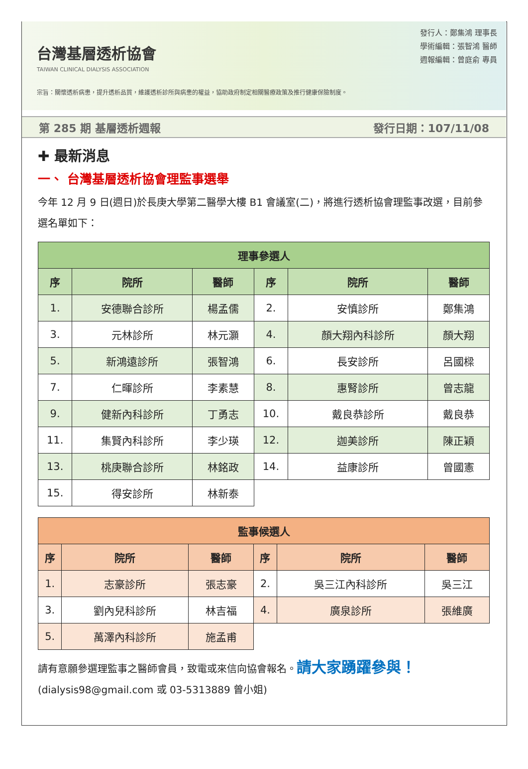台灣基層透析協會
TAIWAN CLINICAL DIALYSIS ASSOCIATION
宗旨：關懷透析病患，提升透析品質，維護透析診所與病患的權益，協助政府制定相關醫療政策及推行健康保險制度。
發行人：鄭集鴻 理事長
學術編輯：張智鴻 醫師
週報編輯：曾庭俞 專員
第 285 期 基層透析週報 發行日期：107/11/08
✚ 最新消息
一、 台灣基層透析協會理監事選舉
今年 12 月 9 日(週日)於長庚大學第二醫學大樓 B1 會議室(二)，將進行透析協會理監事改選，目前參選名單如下：
| 理事參選人 | | | | | |
| --- | --- | --- | --- | --- | --- |
| 序 | 院所 | 醫師 | 序 | 院所 | 醫師 |
| 1. | 安德聯合診所 | 楊孟儒 | 2. | 安慎診所 | 鄭集鴻 |
| 3. | 元林診所 | 林元灝 | 4. | 顏大翔內科診所 | 顏大翔 |
| 5. | 新鴻遠診所 | 張智鴻 | 6. | 長安診所 | 呂國樑 |
| 7. | 仁暉診所 | 李素慧 | 8. | 惠腎診所 | 曾志龍 |
| 9. | 健新內科診所 | 丁勇志 | 10. | 戴良恭診所 | 戴良恭 |
| 11. | 集賢內科診所 | 李少瑛 | 12. | 迦美診所 | 陳正穎 |
| 13. | 桃庚聯合診所 | 林銘政 | 14. | 益康診所 | 曾國憲 |
| 15. | 得安診所 | 林新泰 | | | |
| 監事候選人 | | | | | |
| --- | --- | --- | --- | --- | --- |
| 序 | 院所 | 醫師 | 序 | 院所 | 醫師 |
| 1. | 志豪診所 | 張志豪 | 2. | 吳三江內科診所 | 吳三江 |
| 3. | 劉內兒科診所 | 林吉福 | 4. | 廣泉診所 | 張維廣 |
| 5. | 萬澤內科診所 | 施孟甫 | | | |
請有意願參選理監事之醫師會員，致電或來信向協會報名。請大家踴躍參與！
(dialysis98@gmail.com 或 03-5313889 曾小姐)